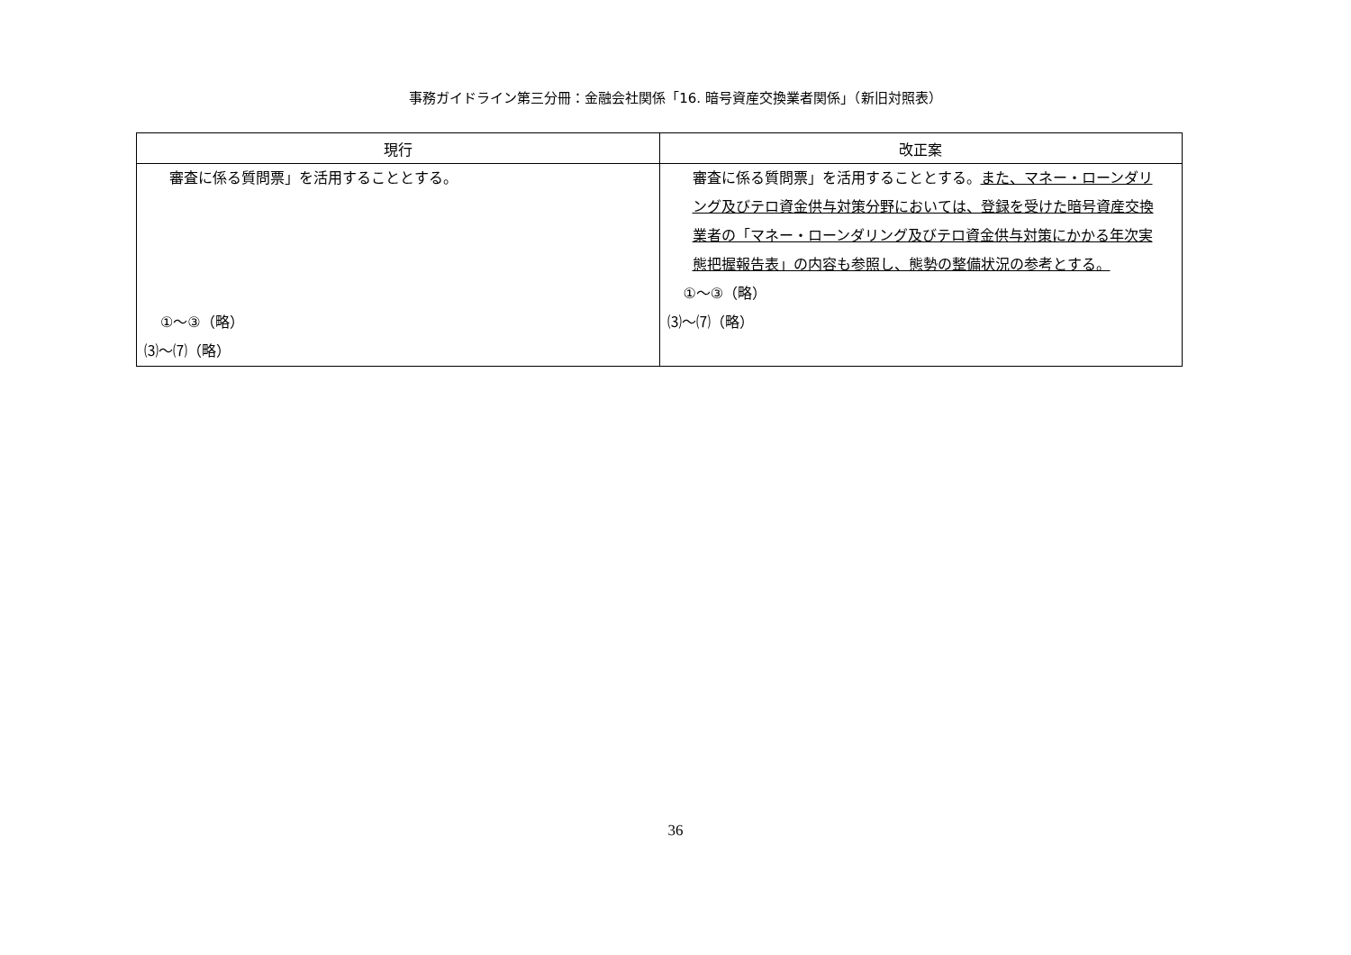事務ガイドライン第三分冊：金融会社関係「16. 暗号資産交換業者関係」（新旧対照表）
| 現行 | 改正案 |
| --- | --- |
| 審査に係る質問票」を活用することとする。 ①～③（略） ⑶～⑺（略） | 審査に係る質問票」を活用することとする。 また、マネー・ローンダリング及びテロ資金供与対策分野においては、登録を受けた暗号資産交換業者の「マネー・ローンダリング及びテロ資金供与対策にかかる年次実態把握報告表」の内容も参照し、態勢の整備状況の参考とする。 ①～③（略） ⑶～⑺（略） |
36